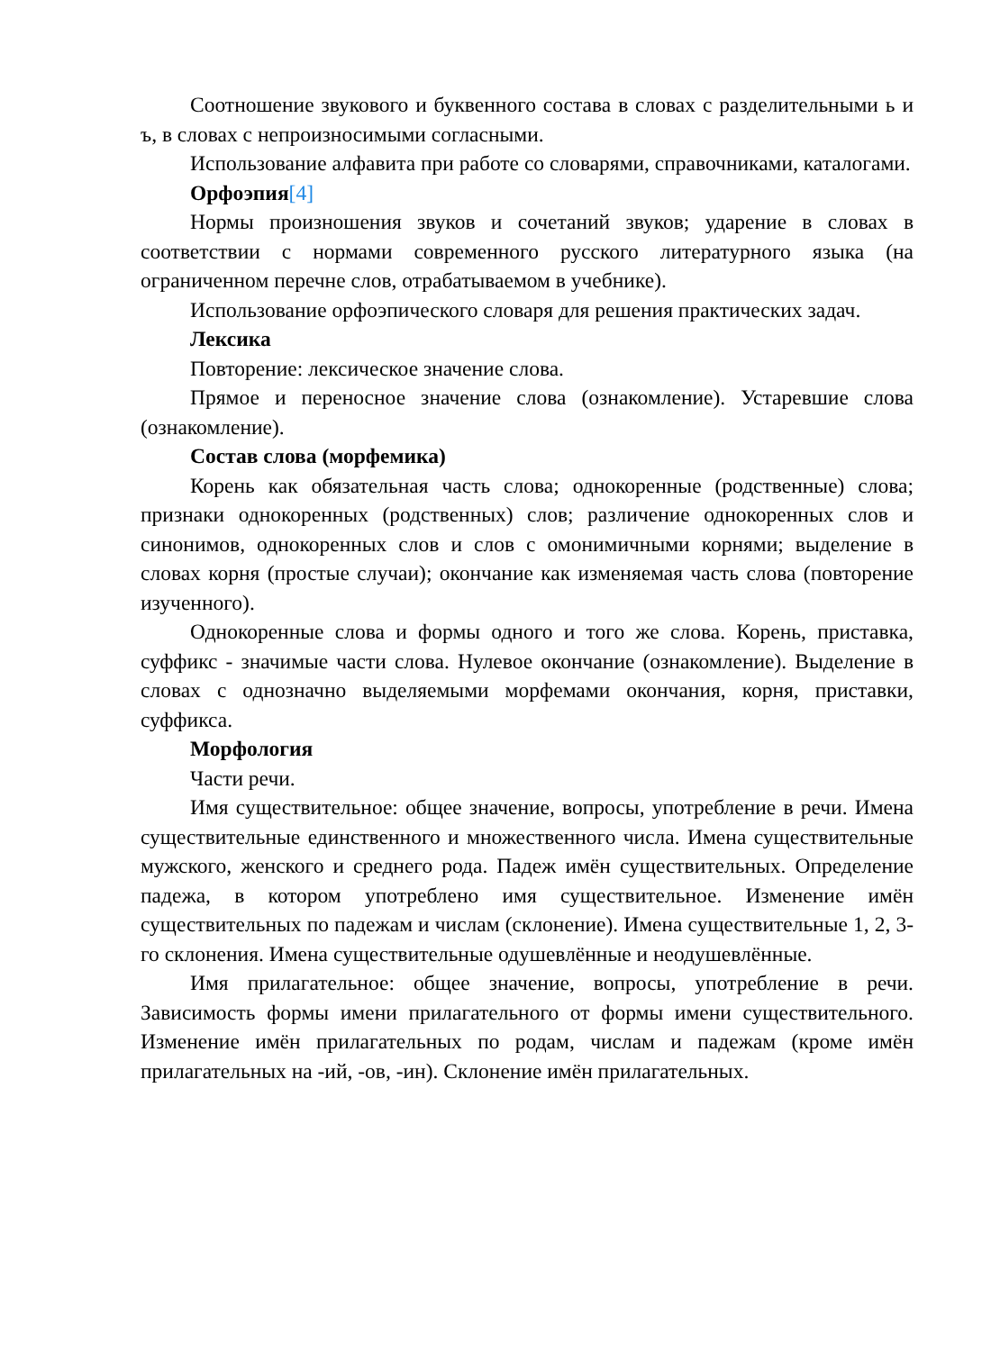Соотношение звукового и буквенного состава в словах с разделительными ь и ъ, в словах с непроизносимыми согласными.
Использование алфавита при работе со словарями, справочниками, каталогами.
Орфоэпия[4]
Нормы произношения звуков и сочетаний звуков; ударение в словах в соответствии с нормами современного русского литературного языка (на ограниченном перечне слов, отрабатываемом в учебнике).
Использование орфоэпического словаря для решения практических задач.
Лексика
Повторение: лексическое значение слова.
Прямое и переносное значение слова (ознакомление). Устаревшие слова (ознакомление).
Состав слова (морфемика)
Корень как обязательная часть слова; однокоренные (родственные) слова; признаки однокоренных (родственных) слов; различение однокоренных слов и синонимов, однокоренных слов и слов с омонимичными корнями; выделение в словах корня (простые случаи); окончание как изменяемая часть слова (повторение изученного).
Однокоренные слова и формы одного и того же слова. Корень, приставка, суффикс - значимые части слова. Нулевое окончание (ознакомление). Выделение в словах с однозначно выделяемыми морфемами окончания, корня, приставки, суффикса.
Морфология
Части речи.
Имя существительное: общее значение, вопросы, употребление в речи. Имена существительные единственного и множественного числа. Имена существительные мужского, женского и среднего рода. Падеж имён существительных. Определение падежа, в котором употреблено имя существительное. Изменение имён существительных по падежам и числам (склонение). Имена существительные 1, 2, 3-го склонения. Имена существительные одушевлённые и неодушевлённые.
Имя прилагательное: общее значение, вопросы, употребление в речи. Зависимость формы имени прилагательного от формы имени существительного. Изменение имён прилагательных по родам, числам и падежам (кроме имён прилагательных на -ий, -ов, -ин). Склонение имён прилагательных.